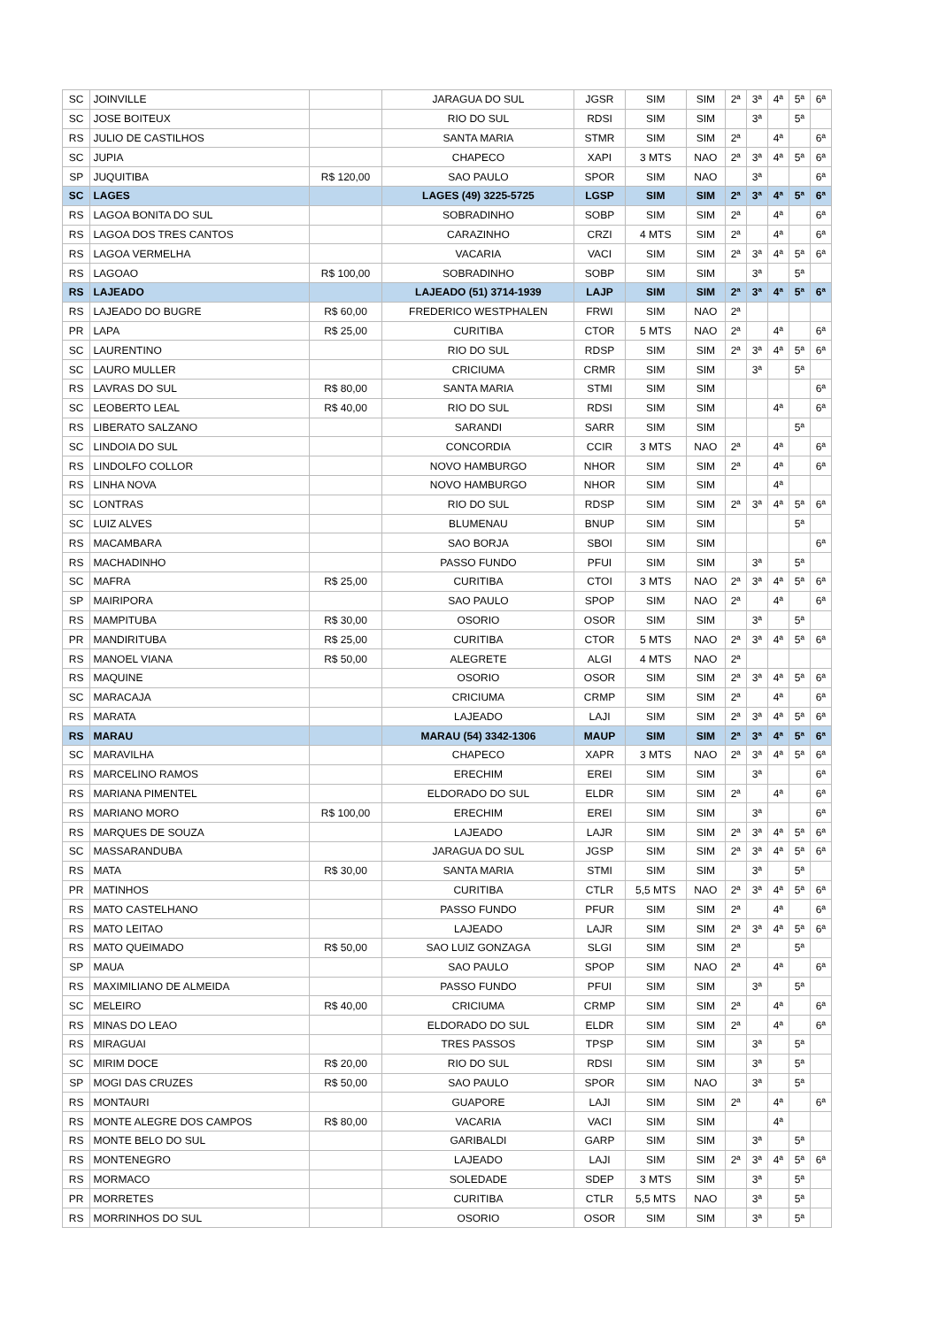| SC | JOINVILLE | | JARAGUA DO SUL | JGSR | SIM | SIM | 2ª | 3ª | 4ª | 5ª | 6ª |
| SC | JOSE BOITEUX | | RIO DO SUL | RDSI | SIM | SIM | | 3ª | | 5ª | |
| RS | JULIO DE CASTILHOS | | SANTA MARIA | STMR | SIM | SIM | 2ª | | 4ª | | 6ª |
| SC | JUPIA | | CHAPECO | XAPI | 3 MTS | NAO | 2ª | 3ª | 4ª | 5ª | 6ª |
| SP | JUQUITIBA | R$ 120,00 | SAO PAULO | SPOR | SIM | NAO | | 3ª | | | 6ª |
| SC | LAGES | | LAGES (49) 3225-5725 | LGSP | SIM | SIM | 2ª | 3ª | 4ª | 5ª | 6ª |
| RS | LAGOA BONITA DO SUL | | SOBRADINHO | SOBP | SIM | SIM | 2ª | | 4ª | | 6ª |
| RS | LAGOA DOS TRES CANTOS | | CARAZINHO | CRZI | 4 MTS | SIM | 2ª | | 4ª | | 6ª |
| RS | LAGOA VERMELHA | | VACARIA | VACI | SIM | SIM | 2ª | 3ª | 4ª | 5ª | 6ª |
| RS | LAGOAO | R$ 100,00 | SOBRADINHO | SOBP | SIM | SIM | | 3ª | | 5ª | |
| RS | LAJEADO | | LAJEADO (51) 3714-1939 | LAJP | SIM | SIM | 2ª | 3ª | 4ª | 5ª | 6ª |
| RS | LAJEADO DO BUGRE | R$ 60,00 | FREDERICO WESTPHALEN | FRWI | SIM | NAO | 2ª | | | | |
| PR | LAPA | R$ 25,00 | CURITIBA | CTOR | 5 MTS | NAO | 2ª | | 4ª | | 6ª |
| SC | LAURENTINO | | RIO DO SUL | RDSP | SIM | SIM | 2ª | 3ª | 4ª | 5ª | 6ª |
| SC | LAURO MULLER | | CRICIUMA | CRMR | SIM | SIM | | 3ª | | 5ª | |
| RS | LAVRAS DO SUL | R$ 80,00 | SANTA MARIA | STMI | SIM | SIM | | | | | 6ª |
| SC | LEOBERTO LEAL | R$ 40,00 | RIO DO SUL | RDSI | SIM | SIM | | | 4ª | | 6ª |
| RS | LIBERATO SALZANO | | SARANDI | SARR | SIM | SIM | | | | 5ª | |
| SC | LINDOIA DO SUL | | CONCORDIA | CCIR | 3 MTS | NAO | 2ª | | 4ª | | 6ª |
| RS | LINDOLFO COLLOR | | NOVO HAMBURGO | NHOR | SIM | SIM | 2ª | | 4ª | | 6ª |
| RS | LINHA NOVA | | NOVO HAMBURGO | NHOR | SIM | SIM | | | 4ª | | |
| SC | LONTRAS | | RIO DO SUL | RDSP | SIM | SIM | 2ª | 3ª | 4ª | 5ª | 6ª |
| SC | LUIZ ALVES | | BLUMENAU | BNUP | SIM | SIM | | | | 5ª | |
| RS | MACAMBARA | | SAO BORJA | SBOI | SIM | SIM | | | | | 6ª |
| RS | MACHADINHO | | PASSO FUNDO | PFUI | SIM | SIM | | 3ª | | 5ª | |
| SC | MAFRA | R$ 25,00 | CURITIBA | CTOI | 3 MTS | NAO | 2ª | 3ª | 4ª | 5ª | 6ª |
| SP | MAIRIPORA | | SAO PAULO | SPOP | SIM | NAO | 2ª | | 4ª | | 6ª |
| RS | MAMPITUBA | R$ 30,00 | OSORIO | OSOR | SIM | SIM | | 3ª | | 5ª | |
| PR | MANDIRITUBA | R$ 25,00 | CURITIBA | CTOR | 5 MTS | NAO | 2ª | 3ª | 4ª | 5ª | 6ª |
| RS | MANOEL VIANA | R$ 50,00 | ALEGRETE | ALGI | 4 MTS | NAO | 2ª | | | | |
| RS | MAQUINE | | OSORIO | OSOR | SIM | SIM | 2ª | 3ª | 4ª | 5ª | 6ª |
| SC | MARACAJA | | CRICIUMA | CRMP | SIM | SIM | 2ª | | 4ª | | 6ª |
| RS | MARATA | | LAJEADO | LAJI | SIM | SIM | 2ª | 3ª | 4ª | 5ª | 6ª |
| RS | MARAU | | MARAU (54) 3342-1306 | MAUP | SIM | SIM | 2ª | 3ª | 4ª | 5ª | 6ª |
| SC | MARAVILHA | | CHAPECO | XAPR | 3 MTS | NAO | 2ª | 3ª | 4ª | 5ª | 6ª |
| RS | MARCELINO RAMOS | | ERECHIM | EREI | SIM | SIM | | 3ª | | | 6ª |
| RS | MARIANA PIMENTEL | | ELDORADO DO SUL | ELDR | SIM | SIM | 2ª | | 4ª | | 6ª |
| RS | MARIANO MORO | R$ 100,00 | ERECHIM | EREI | SIM | SIM | | 3ª | | | 6ª |
| RS | MARQUES DE SOUZA | | LAJEADO | LAJR | SIM | SIM | 2ª | 3ª | 4ª | 5ª | 6ª |
| SC | MASSARANDUBA | | JARAGUA DO SUL | JGSP | SIM | SIM | 2ª | 3ª | 4ª | 5ª | 6ª |
| RS | MATA | R$ 30,00 | SANTA MARIA | STMI | SIM | SIM | | 3ª | | 5ª | |
| PR | MATINHOS | | CURITIBA | CTLR | 5,5 MTS | NAO | 2ª | 3ª | 4ª | 5ª | 6ª |
| RS | MATO CASTELHANO | | PASSO FUNDO | PFUR | SIM | SIM | 2ª | | 4ª | | 6ª |
| RS | MATO LEITAO | | LAJEADO | LAJR | SIM | SIM | 2ª | 3ª | 4ª | 5ª | 6ª |
| RS | MATO QUEIMADO | R$ 50,00 | SAO LUIZ GONZAGA | SLGI | SIM | SIM | 2ª | | | 5ª | |
| SP | MAUA | | SAO PAULO | SPOP | SIM | NAO | 2ª | | 4ª | | 6ª |
| RS | MAXIMILIANO DE ALMEIDA | | PASSO FUNDO | PFUI | SIM | SIM | | 3ª | | 5ª | |
| SC | MELEIRO | R$ 40,00 | CRICIUMA | CRMP | SIM | SIM | 2ª | | 4ª | | 6ª |
| RS | MINAS DO LEAO | | ELDORADO DO SUL | ELDR | SIM | SIM | 2ª | | 4ª | | 6ª |
| RS | MIRAGUAI | | TRES PASSOS | TPSP | SIM | SIM | | 3ª | | 5ª | |
| SC | MIRIM DOCE | R$ 20,00 | RIO DO SUL | RDSI | SIM | SIM | | 3ª | | 5ª | |
| SP | MOGI DAS CRUZES | R$ 50,00 | SAO PAULO | SPOR | SIM | NAO | | 3ª | | 5ª | |
| RS | MONTAURI | | GUAPORE | LAJI | SIM | SIM | 2ª | | 4ª | | 6ª |
| RS | MONTE ALEGRE DOS CAMPOS | R$ 80,00 | VACARIA | VACI | SIM | SIM | | | 4ª | | |
| RS | MONTE BELO DO SUL | | GARIBALDI | GARP | SIM | SIM | | 3ª | | 5ª | |
| RS | MONTENEGRO | | LAJEADO | LAJI | SIM | SIM | 2ª | 3ª | 4ª | 5ª | 6ª |
| RS | MORMACO | | SOLEDADE | SDEP | 3 MTS | SIM | | 3ª | | 5ª | |
| PR | MORRETES | | CURITIBA | CTLR | 5,5 MTS | NAO | | 3ª | | 5ª | |
| RS | MORRINHOS DO SUL | | OSORIO | OSOR | SIM | SIM | | 3ª | | 5ª | |